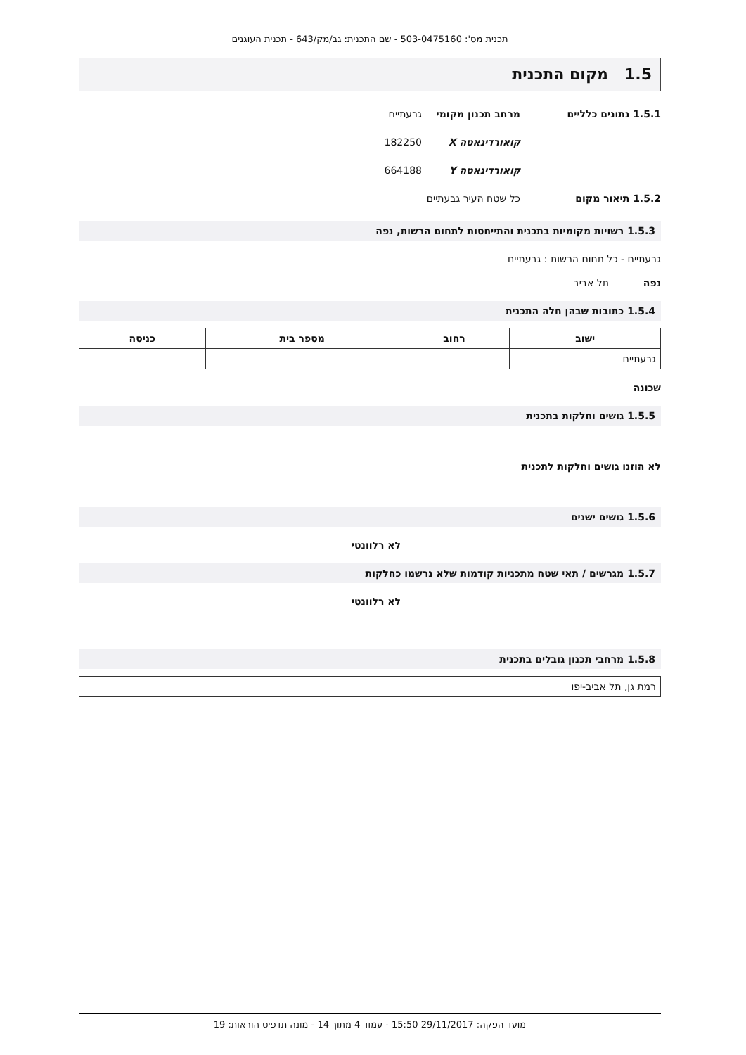תכנית מס': 503-0475160 - שם התכנית: גב/מק/643 - תכנית העוגנים
1.5 מקום התכנית
1.5.1 נתונים כלליים מרחב תכנון מקומי גבעתיים
קואורדינאטה X 182250
קואורדינאטה Y 664188
1.5.2 תיאור מקום כל שטח העיר גבעתיים
1.5.3 רשויות מקומיות בתכנית והתייחסות לתחום הרשות, נפה
גבעתיים - כל תחום הרשות : גבעתיים
נפה תל אביב
1.5.4 כתובות שבהן חלה התכנית
| ישוב | רחוב | מספר בית | כניסה |
| --- | --- | --- | --- |
| גבעתיים | | | |
שכונה
1.5.5 גושים וחלקות בתכנית
לא הוזנו גושים וחלקות לתכנית
1.5.6 גושים ישנים
לא רלוונטי
1.5.7 מגרשים / תאי שטח מתכניות קודמות שלא נרשמו כחלקות
לא רלוונטי
1.5.8 מרחבי תכנון גובלים בתכנית
| רמת גן, תל אביב-יפו |
מועד הפקה: 29/11/2017 15:50 - עמוד 4 מתוך 14 - מונה תדפיס הוראות: 19